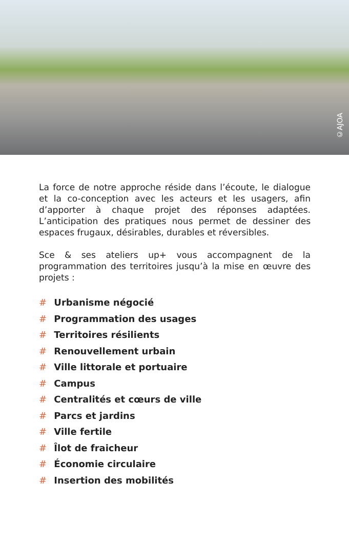©AJOA
La force de notre approche réside dans l’écoute, le dialogue et la co-conception avec les acteurs et les usagers, afin d’apporter à chaque projet des réponses adaptées. L’anticipation des pratiques nous permet de dessiner des espaces frugaux, désirables, durables et réversibles.
Sce & ses ateliers up+ vous accompagnent de la programmation des territoires jusqu’à la mise en œuvre des projets :
# Urbanisme négocié
# Programmation des usages
# Territoires résilients
# Renouvellement urbain
# Ville littorale et portuaire
# Campus
# Centralités et cœurs de ville
# Parcs et jardins
# Ville fertile
# Îlot de fraicheur
# Économie circulaire
# Insertion des mobilités